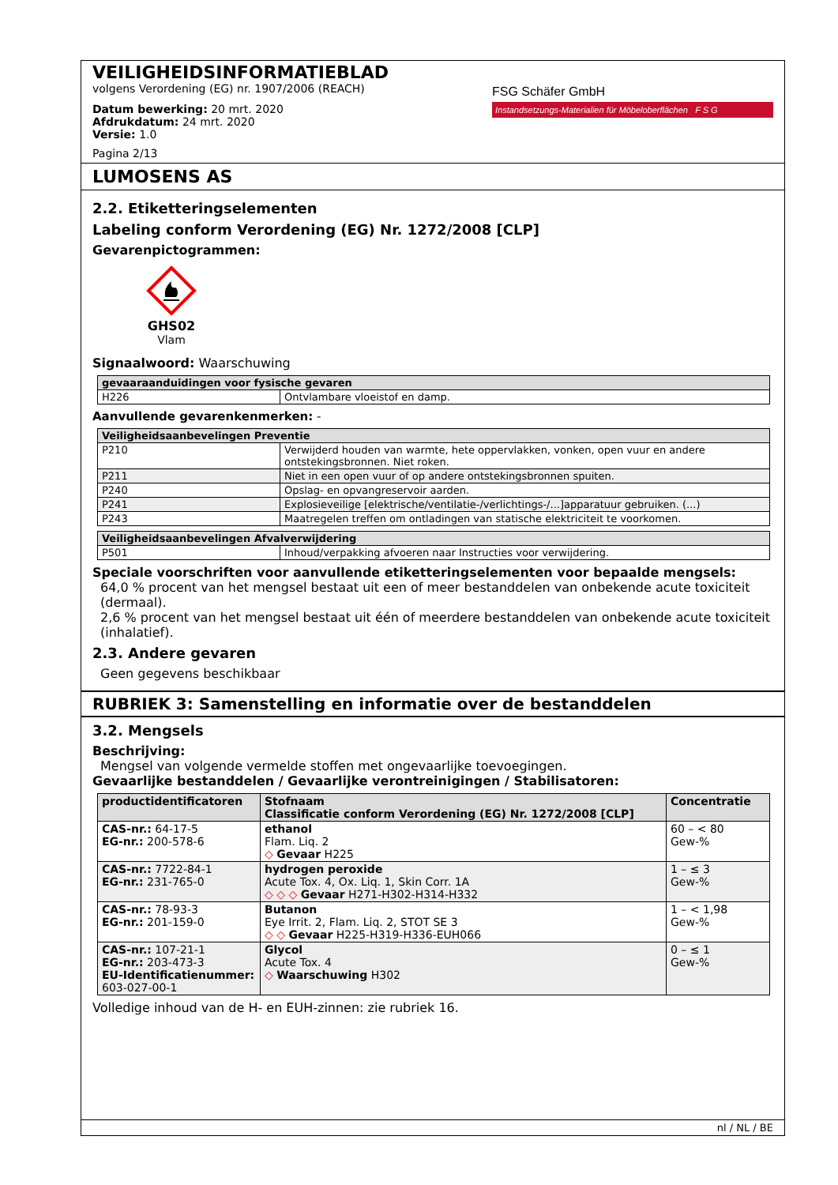VEILIGHEIDSINFORMATIEBLAD
volgens Verordening (EG) nr. 1907/2006 (REACH)
Datum bewerking: 20 mrt. 2020
Afdrukdatum: 24 mrt. 2020
Versie: 1.0
Pagina 2/13
FSG Schäfer GmbH
Instandsetzungs-Materialien für Möbeloberflächen F S G
LUMOSENS AS
2.2. Etiketteringselementen
Labeling conform Verordening (EG) Nr. 1272/2008 [CLP]
Gevarenpictogrammen:
GHS02
Vlam
Signaalwoord: Waarschuwing
| gevaaraanduidingen voor fysische gevaren | |
| --- | --- |
| H226 | Ontvlambare vloeistof en damp. |
Aanvullende gevarenkenmerken: -
| Veiligheidsaanbevelingen Preventie | |
| --- | --- |
| P210 | Verwijderd houden van warmte, hete oppervlakken, vonken, open vuur en andere ontstekingsbronnen. Niet roken. |
| P211 | Niet in een open vuur of op andere ontstekingsbronnen spuiten. |
| P240 | Opslag- en opvangreservoir aarden. |
| P241 | Explosieveilige [elektrische/ventilatie-/verlichtings-/...]apparatuur gebruiken. (...) |
| P243 | Maatregelen treffen om ontladingen van statische elektriciteit te voorkomen. |
| Veiligheidsaanbevelingen Afvalverwijdering | |
| --- | --- |
| P501 | Inhoud/verpakking afvoeren naar Instructies voor verwijdering. |
Speciale voorschriften voor aanvullende etiketteringselementen voor bepaalde mengsels:
64,0 % procent van het mengsel bestaat uit een of meer bestanddelen van onbekende acute toxiciteit (dermaal).
2,6 % procent van het mengsel bestaat uit één of meerdere bestanddelen van onbekende acute toxiciteit (inhalatief).
2.3. Andere gevaren
Geen gegevens beschikbaar
RUBRIEK 3: Samenstelling en informatie over de bestanddelen
3.2. Mengsels
Beschrijving:
Mengsel van volgende vermelde stoffen met ongevaarlijke toevoegingen.
Gevaarlijke bestanddelen / Gevaarlijke verontreinigingen / Stabilisatoren:
| productidentificatoren | Stofnaam Classificatie conform Verordening (EG) Nr. 1272/2008 [CLP] | Concentratie |
| --- | --- | --- |
| CAS-nr.: 64-17-5 EG-nr.: 200-578-6 | ethanol Flam. Liq. 2 ◇ Gevaar H225 | 60 – < 80 Gew-% |
| CAS-nr.: 7722-84-1 EG-nr.: 231-765-0 | hydrogen peroxide Acute Tox. 4, Ox. Liq. 1, Skin Corr. 1A ◇ ◇ ◇ Gevaar H271-H302-H314-H332 | 1 – ≤ 3 Gew-% |
| CAS-nr.: 78-93-3 EG-nr.: 201-159-0 | Butanon Eye Irrit. 2, Flam. Liq. 2, STOT SE 3 ◇ ◇ Gevaar H225-H319-H336-EUH066 | 1 – < 1,98 Gew-% |
| CAS-nr.: 107-21-1 EG-nr.: 203-473-3 EU-Identificatienummer: 603-027-00-1 | Glycol Acute Tox. 4 ◇ Waarschuwing H302 | 0 – ≤ 1 Gew-% |
Volledige inhoud van de H- en EUH-zinnen: zie rubriek 16.
nl / NL / BE